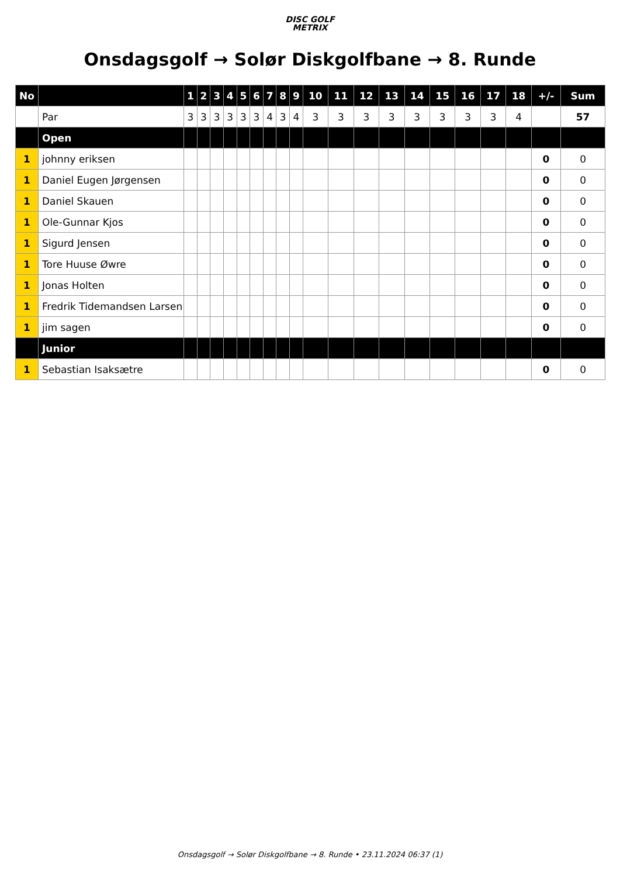DISC GOLF
METRIX
Onsdagsgolf → Solør Diskgolfbane → 8. Runde
| No | | 1 | 2 | 3 | 4 | 5 | 6 | 7 | 8 | 9 | 10 | 11 | 12 | 13 | 14 | 15 | 16 | 17 | 18 | +/- | Sum |
| --- | --- | --- | --- | --- | --- | --- | --- | --- | --- | --- | --- | --- | --- | --- | --- | --- | --- | --- | --- | --- | --- |
| | Par | 3 | 3 | 3 | 3 | 3 | 3 | 4 | 3 | 4 | 3 | 3 | 3 | 3 | 3 | 3 | 3 | 3 | 4 | | 57 |
| | Open | | | | | | | | | | | | | | | | | | | | |
| 1 | johnny eriksen | | | | | | | | | | | | | | | | | | | 0 | 0 |
| 1 | Daniel Eugen Jørgensen | | | | | | | | | | | | | | | | | | | 0 | 0 |
| 1 | Daniel Skauen | | | | | | | | | | | | | | | | | | | 0 | 0 |
| 1 | Ole-Gunnar Kjos | | | | | | | | | | | | | | | | | | | 0 | 0 |
| 1 | Sigurd Jensen | | | | | | | | | | | | | | | | | | | 0 | 0 |
| 1 | Tore Huuse Øwre | | | | | | | | | | | | | | | | | | | 0 | 0 |
| 1 | Jonas Holten | | | | | | | | | | | | | | | | | | | 0 | 0 |
| 1 | Fredrik Tidemandsen Larsen | | | | | | | | | | | | | | | | | | | 0 | 0 |
| 1 | jim sagen | | | | | | | | | | | | | | | | | | | 0 | 0 |
| | Junior | | | | | | | | | | | | | | | | | | | | |
| 1 | Sebastian Isaksætre | | | | | | | | | | | | | | | | | | | 0 | 0 |
Onsdagsgolf → Solør Diskgolfbane → 8. Runde • 23.11.2024 06:37 (1)